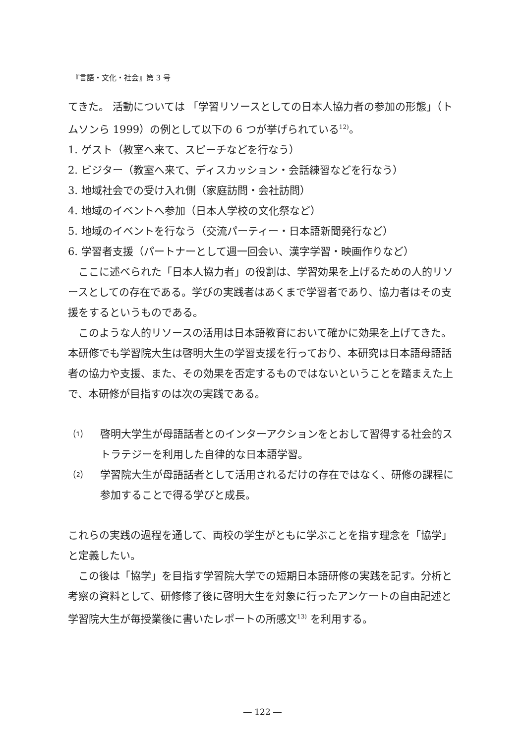『言語・文化・社会』第 3 号
てきた。 活動については 「学習リソースとしての日本人協力者の参加の形態」（トムソンら 1999）の例として以下の 6 つが挙げられている<sup>12)</sup>。
1. ゲスト（教室へ来て、スピーチなどを行なう）
2. ビジター（教室へ来て、ディスカッション・会話練習などを行なう）
3. 地域社会での受け入れ側（家庭訪問・会社訪問）
4. 地域のイベントへ参加（日本人学校の文化祭など）
5. 地域のイベントを行なう（交流パーティー・日本語新聞発行など）
6. 学習者支援（パートナーとして週一回会い、漢字学習・映画作りなど）
ここに述べられた「日本人協力者」の役割は、学習効果を上げるための人的リソースとしての存在である。学びの実践者はあくまで学習者であり、協力者はその支援をするというものである。
このような人的リソースの活用は日本語教育において確かに効果を上げてきた。本研修でも学習院大生は啓明大生の学習支援を行っており、本研究は日本語母語話者の協力や支援、また、その効果を否定するものではないということを踏まえた上で、本研修が目指すのは次の実践である。
⑴ 啓明大学生が母語話者とのインターアクションをとおして習得する社会的ストラテジーを利用した自律的な日本語学習。
⑵ 学習院大生が母語話者として活用されるだけの存在ではなく、研修の課程に参加することで得る学びと成長。
これらの実践の過程を通して、両校の学生がともに学ぶことを指す理念を「協学」と定義したい。
この後は「協学」を目指す学習院大学での短期日本語研修の実践を記す。分析と考察の資料として、研修修了後に啓明大生を対象に行ったアンケートの自由記述と学習院大生が毎授業後に書いたレポートの所感文<sup>13)</sup> を利用する。
― 122 ―